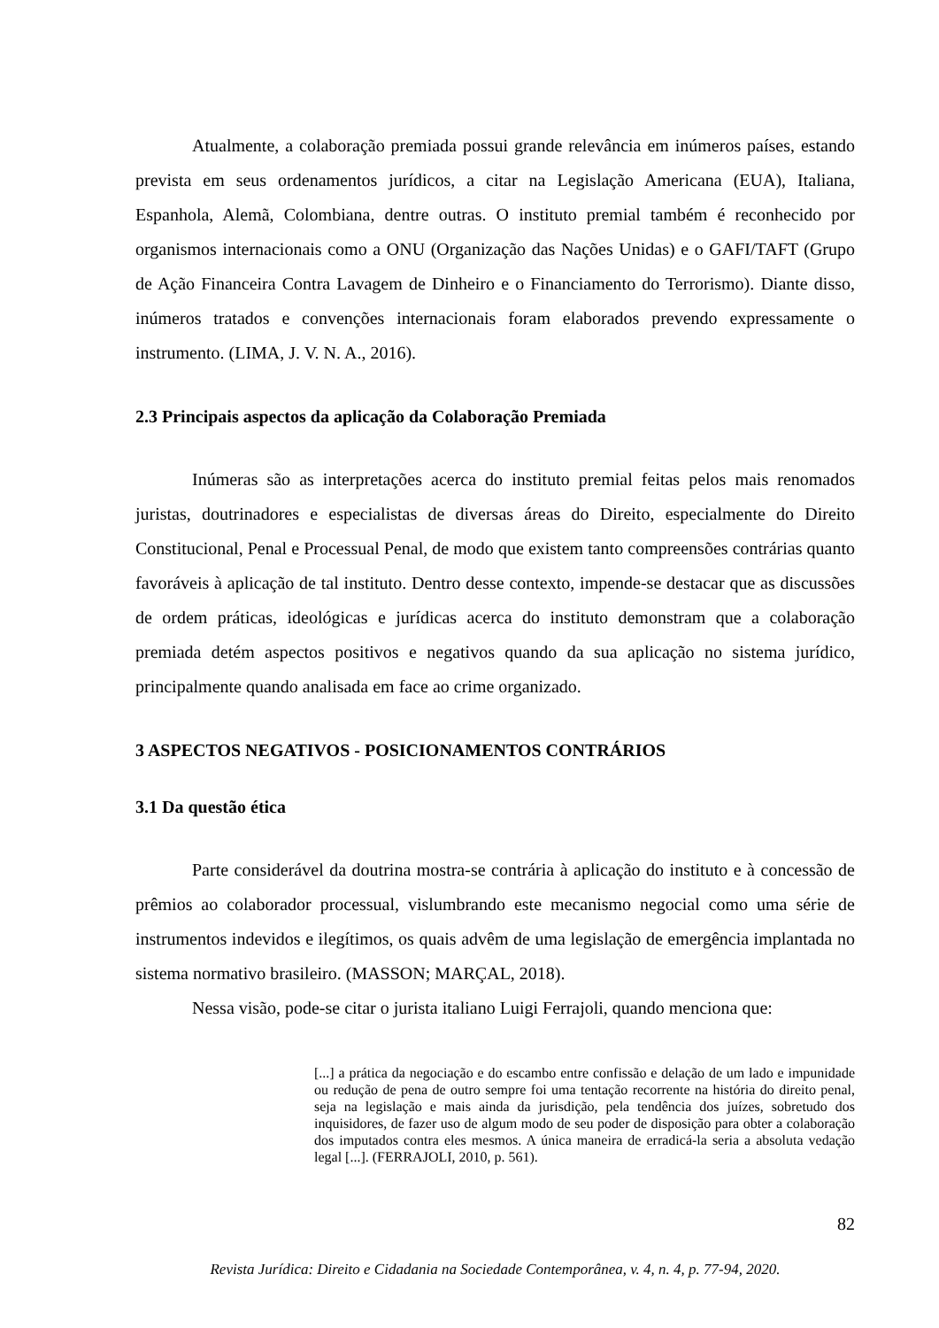Atualmente, a colaboração premiada possui grande relevância em inúmeros países, estando prevista em seus ordenamentos jurídicos, a citar na Legislação Americana (EUA), Italiana, Espanhola, Alemã, Colombiana, dentre outras. O instituto premial também é reconhecido por organismos internacionais como a ONU (Organização das Nações Unidas) e o GAFI/TAFT (Grupo de Ação Financeira Contra Lavagem de Dinheiro e o Financiamento do Terrorismo). Diante disso, inúmeros tratados e convenções internacionais foram elaborados prevendo expressamente o instrumento. (LIMA, J. V. N. A., 2016).
2.3 Principais aspectos da aplicação da Colaboração Premiada
Inúmeras são as interpretações acerca do instituto premial feitas pelos mais renomados juristas, doutrinadores e especialistas de diversas áreas do Direito, especialmente do Direito Constitucional, Penal e Processual Penal, de modo que existem tanto compreensões contrárias quanto favoráveis à aplicação de tal instituto. Dentro desse contexto, impende-se destacar que as discussões de ordem práticas, ideológicas e jurídicas acerca do instituto demonstram que a colaboração premiada detém aspectos positivos e negativos quando da sua aplicação no sistema jurídico, principalmente quando analisada em face ao crime organizado.
3 ASPECTOS NEGATIVOS - POSICIONAMENTOS CONTRÁRIOS
3.1 Da questão ética
Parte considerável da doutrina mostra-se contrária à aplicação do instituto e à concessão de prêmios ao colaborador processual, vislumbrando este mecanismo negocial como uma série de instrumentos indevidos e ilegítimos, os quais advêm de uma legislação de emergência implantada no sistema normativo brasileiro. (MASSON; MARÇAL, 2018).
Nessa visão, pode-se citar o jurista italiano Luigi Ferrajoli, quando menciona que:
[...] a prática da negociação e do escambo entre confissão e delação de um lado e impunidade ou redução de pena de outro sempre foi uma tentação recorrente na história do direito penal, seja na legislação e mais ainda da jurisdição, pela tendência dos juízes, sobretudo dos inquisidores, de fazer uso de algum modo de seu poder de disposição para obter a colaboração dos imputados contra eles mesmos. A única maneira de erradicá-la seria a absoluta vedação legal [...]. (FERRAJOLI, 2010, p. 561).
82
Revista Jurídica: Direito e Cidadania na Sociedade Contemporânea, v. 4, n. 4, p. 77-94, 2020.